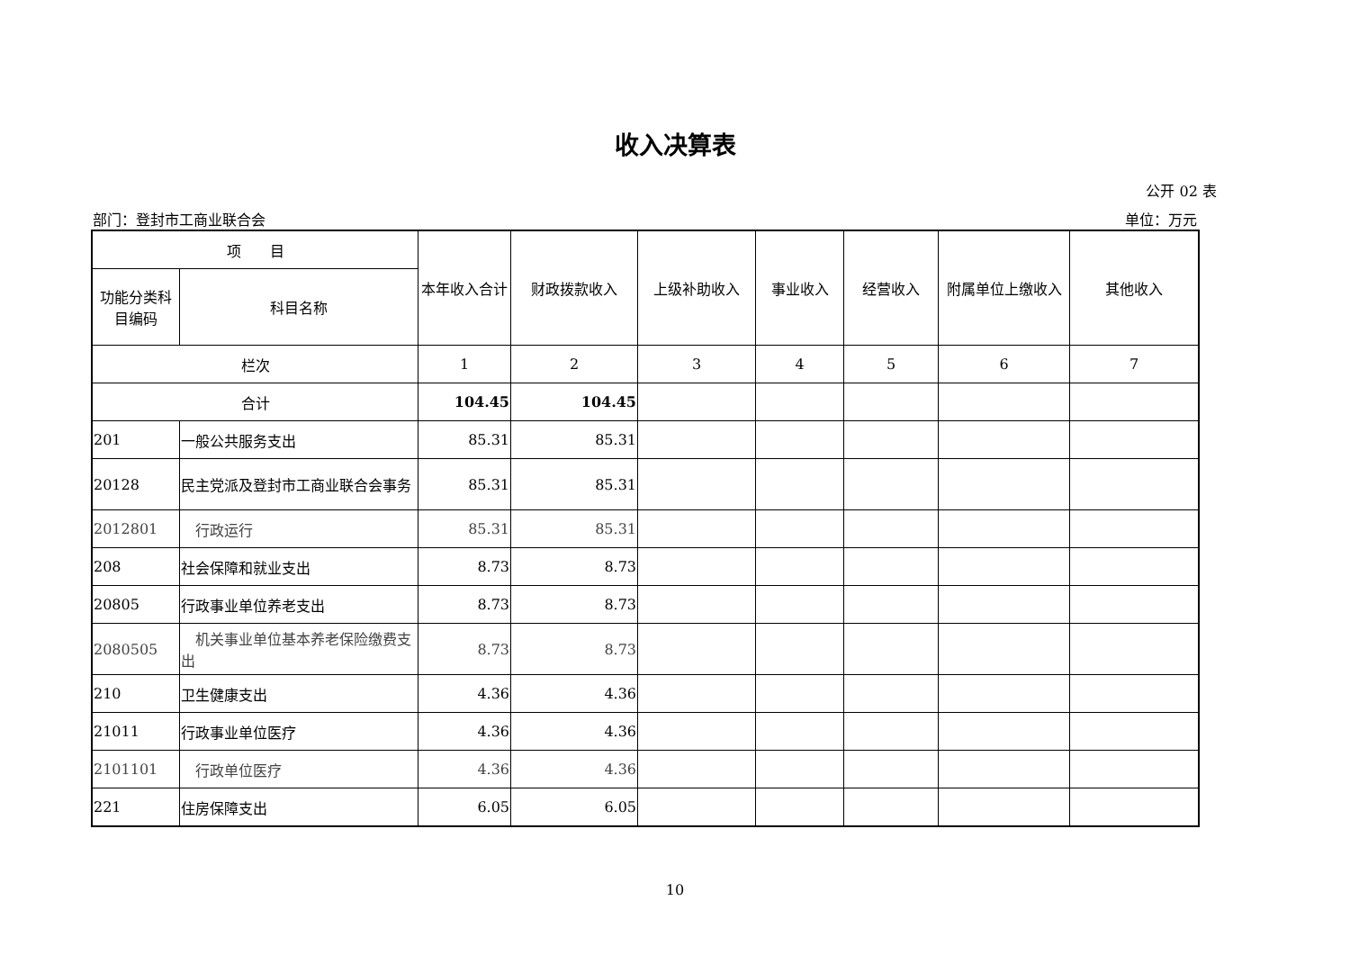收入决算表
公开 02 表
部门：登封市工商业联合会 单位：万元
| 项 目 | | 本年收入合计 | 财政拨款收入 | 上级补助收入 | 事业收入 | 经营收入 | 附属单位上缴收入 | 其他收入 |
| --- | --- | --- | --- | --- | --- | --- | --- | --- |
| 功能分类科目编码 | 科目名称 | | | | | | | |
| 栏次 | | 1 | 2 | 3 | 4 | 5 | 6 | 7 |
| 合计 | | 104.45 | 104.45 | | | | | |
| 201 | 一般公共服务支出 | 85.31 | 85.31 | | | | | |
| 20128 | 民主党派及登封市工商业联合会事务 | 85.31 | 85.31 | | | | | |
| 2012801 | 行政运行 | 85.31 | 85.31 | | | | | |
| 208 | 社会保障和就业支出 | 8.73 | 8.73 | | | | | |
| 20805 | 行政事业单位养老支出 | 8.73 | 8.73 | | | | | |
| 2080505 | 机关事业单位基本养老保险缴费支出 | 8.73 | 8.73 | | | | | |
| 210 | 卫生健康支出 | 4.36 | 4.36 | | | | | |
| 21011 | 行政事业单位医疗 | 4.36 | 4.36 | | | | | |
| 2101101 | 行政单位医疗 | 4.36 | 4.36 | | | | | |
| 221 | 住房保障支出 | 6.05 | 6.05 | | | | | |
10